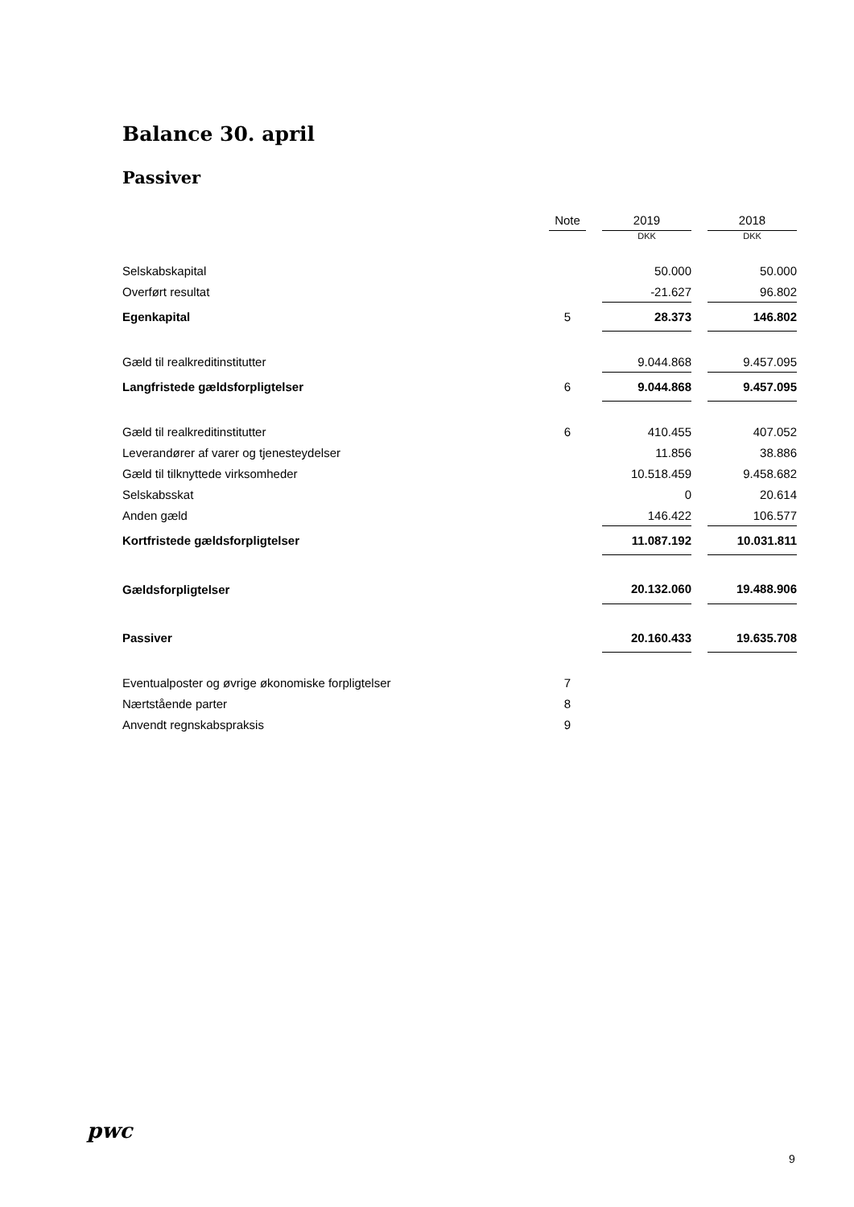Balance 30. april
Passiver
| | Note | | 2019 | | 2018 |
| --- | --- | --- | --- | --- | --- |
| | | | DKK | | DKK |
| Selskabskapital | | | 50.000 | | 50.000 |
| Overført resultat | | | -21.627 | | 96.802 |
| Egenkapital | 5 | | 28.373 | | 146.802 |
| Gæld til realkreditinstitutter | | | 9.044.868 | | 9.457.095 |
| Langfristede gældsforpligtelser | 6 | | 9.044.868 | | 9.457.095 |
| Gæld til realkreditinstitutter | 6 | | 410.455 | | 407.052 |
| Leverandører af varer og tjenesteydelser | | | 11.856 | | 38.886 |
| Gæld til tilknyttede virksomheder | | | 10.518.459 | | 9.458.682 |
| Selskabsskat | | | 0 | | 20.614 |
| Anden gæld | | | 146.422 | | 106.577 |
| Kortfristede gældsforpligtelser | | | 11.087.192 | | 10.031.811 |
| Gældsforpligtelser | | | 20.132.060 | | 19.488.906 |
| Passiver | | | 20.160.433 | | 19.635.708 |
| Eventualposter og øvrige økonomiske forpligtelser | 7 | | | | |
| Nærtstående parter | 8 | | | | |
| Anvendt regnskabspraksis | 9 | | | | |
pwc
9